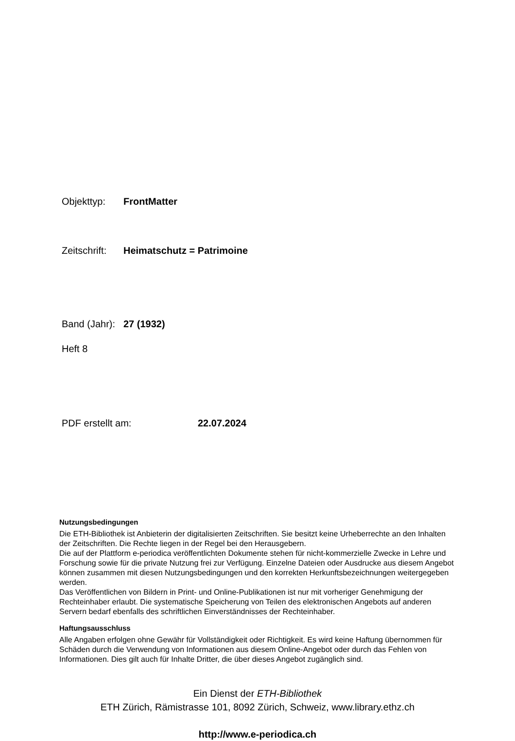Objekttyp: FrontMatter
Zeitschrift: Heimatschutz = Patrimoine
Band (Jahr): 27 (1932)
Heft 8
PDF erstellt am: 22.07.2024
Nutzungsbedingungen
Die ETH-Bibliothek ist Anbieterin der digitalisierten Zeitschriften. Sie besitzt keine Urheberrechte an den Inhalten der Zeitschriften. Die Rechte liegen in der Regel bei den Herausgebern.
Die auf der Plattform e-periodica veröffentlichten Dokumente stehen für nicht-kommerzielle Zwecke in Lehre und Forschung sowie für die private Nutzung frei zur Verfügung. Einzelne Dateien oder Ausdrucke aus diesem Angebot können zusammen mit diesen Nutzungsbedingungen und den korrekten Herkunftsbezeichnungen weitergegeben werden.
Das Veröffentlichen von Bildern in Print- und Online-Publikationen ist nur mit vorheriger Genehmigung der Rechteinhaber erlaubt. Die systematische Speicherung von Teilen des elektronischen Angebots auf anderen Servern bedarf ebenfalls des schriftlichen Einverständnisses der Rechteinhaber.
Haftungsausschluss
Alle Angaben erfolgen ohne Gewähr für Vollständigkeit oder Richtigkeit. Es wird keine Haftung übernommen für Schäden durch die Verwendung von Informationen aus diesem Online-Angebot oder durch das Fehlen von Informationen. Dies gilt auch für Inhalte Dritter, die über dieses Angebot zugänglich sind.
Ein Dienst der ETH-Bibliothek
ETH Zürich, Rämistrasse 101, 8092 Zürich, Schweiz, www.library.ethz.ch
http://www.e-periodica.ch